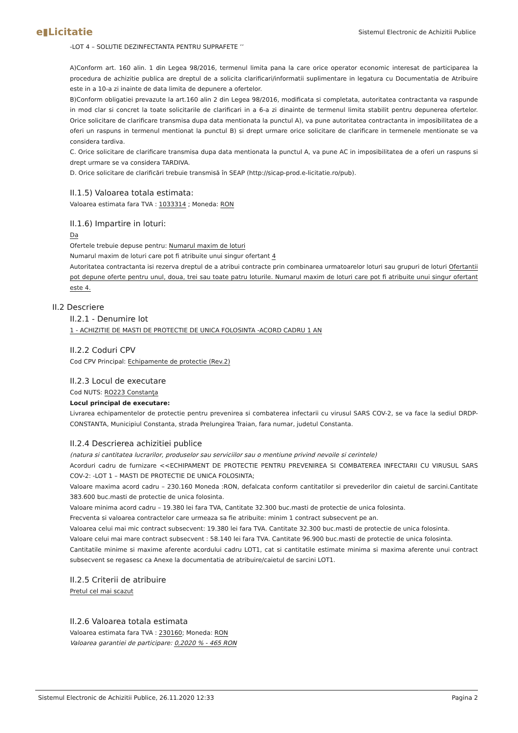e▮Licitatie Sistemul Electronic de Achizitii Publice
-LOT 4 – SOLUTIE DEZINFECTANTA PENTRU SUPRAFETE ’’
A)Conform art. 160 alin. 1 din Legea 98/2016, termenul limita pana la care orice operator economic interesat de participarea la procedura de achizitie publica are dreptul de a solicita clarificari/informatii suplimentare in legatura cu Documentatia de Atribuire este in a 10-a zi inainte de data limita de depunere a ofertelor.
B)Conform obligatiei prevazute la art.160 alin 2 din Legea 98/2016, modificata si completata, autoritatea contractanta va raspunde in mod clar si concret la toate solicitarile de clarificari in a 6-a zi dinainte de termenul limita stabilit pentru depunerea ofertelor. Orice solicitare de clarificare transmisa dupa data mentionata la punctul A), va pune autoritatea contractanta in imposibilitatea de a oferi un raspuns in termenul mentionat la punctul B) si drept urmare orice solicitare de clarificare in termenele mentionate se va considera tardiva.
C. Orice solicitare de clarificare transmisa dupa data mentionata la punctul A, va pune AC in imposibilitatea de a oferi un raspuns si drept urmare se va considera TARDIVA.
D. Orice solicitare de clarificări trebuie transmisă în SEAP (http://sicap-prod.e-licitatie.ro/pub).
II.1.5) Valoarea totala estimata:
Valoarea estimata fara TVA : 1033314 ; Moneda: RON
II.1.6) Impartire in loturi:
Da
Ofertele trebuie depuse pentru: Numarul maxim de loturi
Numarul maxim de loturi care pot fi atribuite unui singur ofertant 4
Autoritatea contractanta isi rezerva dreptul de a atribui contracte prin combinarea urmatoarelor loturi sau grupuri de loturi Ofertantii pot depune oferte pentru unul, doua, trei sau toate patru loturile. Numarul maxim de loturi care pot fi atribuite unui singur ofertant este 4.
II.2 Descriere
II.2.1 - Denumire lot
1 - ACHIZITIE DE MASTI DE PROTECTIE DE UNICA FOLOSINTA -ACORD CADRU 1 AN
II.2.2 Coduri CPV
Cod CPV Principal: Echipamente de protectie (Rev.2)
II.2.3 Locul de executare
Cod NUTS: RO223 Constanţa
Locul principal de executare:
Livrarea echipamentelor de protectie pentru prevenirea si combaterea infectarii cu virusul SARS COV-2, se va face la sediul DRDP-CONSTANTA, Municipiul Constanta, strada Prelungirea Traian, fara numar, judetul Constanta.
II.2.4 Descrierea achizitiei publice
(natura si cantitatea lucrarilor, produselor sau serviciilor sau o mentiune privind nevoile si cerintele)
Acorduri cadru de furnizare <<ECHIPAMENT DE PROTECTIE PENTRU PREVENIREA SI COMBATEREA INFECTARII CU VIRUSUL SARS COV-2: -LOT 1 – MASTI DE PROTECTIE DE UNICA FOLOSINTA;
Valoare maxima acord cadru – 230.160 Moneda :RON, defalcata conform cantitatilor si prevederilor din caietul de sarcini.Cantitate 383.600 buc.masti de protectie de unica folosinta.
Valoare minima acord cadru – 19.380 lei fara TVA, Cantitate 32.300 buc.masti de protectie de unica folosinta.
Frecventa si valoarea contractelor care urmeaza sa fie atribuite: minim 1 contract subsecvent pe an.
Valoarea celui mai mic contract subsecvent: 19.380 lei fara TVA. Cantitate 32.300 buc.masti de protectie de unica folosinta.
Valoare celui mai mare contract subsecvent : 58.140 lei fara TVA. Cantitate 96.900 buc.masti de protectie de unica folosinta.
Cantitatile minime si maxime aferente acordului cadru LOT1, cat si cantitatile estimate minima si maxima aferente unui contract subsecvent se regasesc ca Anexe la documentatia de atribuire/caietul de sarcini LOT1.
II.2.5 Criterii de atribuire
Pretul cel mai scazut
II.2.6 Valoarea totala estimata
Valoarea estimata fara TVA : 230160; Moneda: RON
Valoarea garantiei de participare: 0,2020 % - 465 RON
Sistemul Electronic de Achizitii Publice, 26.11.2020 12:33 Pagina 2